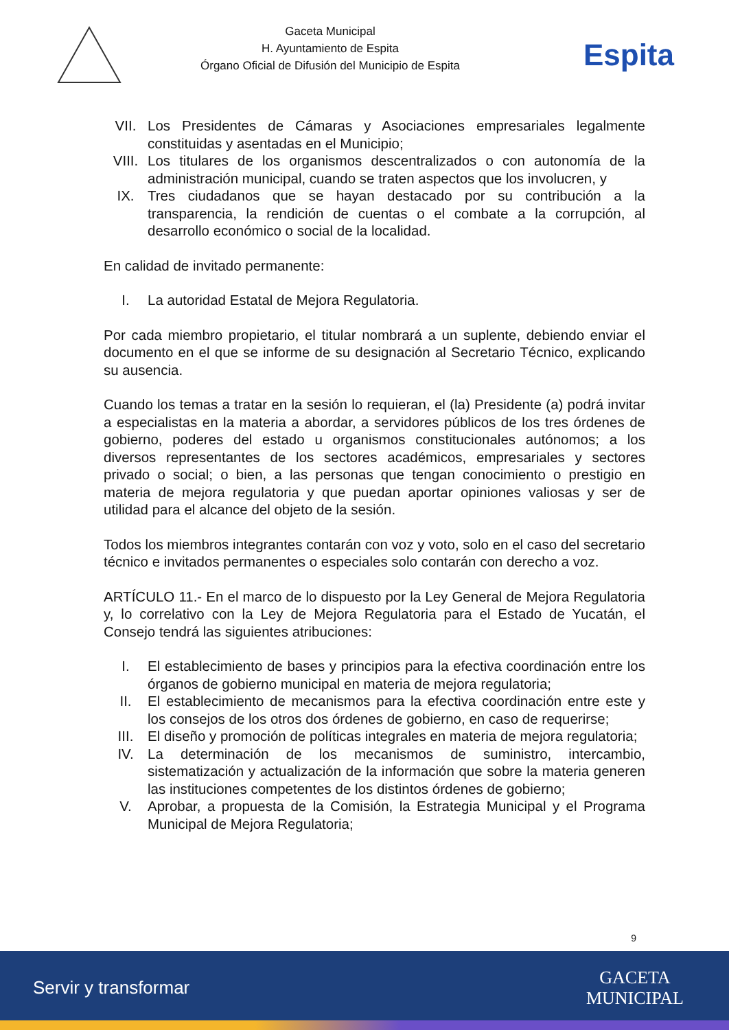Gaceta Municipal
H. Ayuntamiento de Espita
Órgano Oficial de Difusión del Municipio de Espita
Espita
VII. Los Presidentes de Cámaras y Asociaciones empresariales legalmente constituidas y asentadas en el Municipio;
VIII. Los titulares de los organismos descentralizados o con autonomía de la administración municipal, cuando se traten aspectos que los involucren, y
IX. Tres ciudadanos que se hayan destacado por su contribución a la transparencia, la rendición de cuentas o el combate a la corrupción, al desarrollo económico o social de la localidad.
En calidad de invitado permanente:
I. La autoridad Estatal de Mejora Regulatoria.
Por cada miembro propietario, el titular nombrará a un suplente, debiendo enviar el documento en el que se informe de su designación al Secretario Técnico, explicando su ausencia.
Cuando los temas a tratar en la sesión lo requieran, el (la) Presidente (a) podrá invitar a especialistas en la materia a abordar, a servidores públicos de los tres órdenes de gobierno, poderes del estado u organismos constitucionales autónomos; a los diversos representantes de los sectores académicos, empresariales y sectores privado o social; o bien, a las personas que tengan conocimiento o prestigio en materia de mejora regulatoria y que puedan aportar opiniones valiosas y ser de utilidad para el alcance del objeto de la sesión.
Todos los miembros integrantes contarán con voz y voto, solo en el caso del secretario técnico e invitados permanentes o especiales solo contarán con derecho a voz.
ARTÍCULO 11.- En el marco de lo dispuesto por la Ley General de Mejora Regulatoria y, lo correlativo con la Ley de Mejora Regulatoria para el Estado de Yucatán, el Consejo tendrá las siguientes atribuciones:
I. El establecimiento de bases y principios para la efectiva coordinación entre los órganos de gobierno municipal en materia de mejora regulatoria;
II. El establecimiento de mecanismos para la efectiva coordinación entre este y los consejos de los otros dos órdenes de gobierno, en caso de requerirse;
III. El diseño y promoción de políticas integrales en materia de mejora regulatoria;
IV. La determinación de los mecanismos de suministro, intercambio, sistematización y actualización de la información que sobre la materia generen las instituciones competentes de los distintos órdenes de gobierno;
V. Aprobar, a propuesta de la Comisión, la Estrategia Municipal y el Programa Municipal de Mejora Regulatoria;
9
Servir y transformar
GACETA
MUNICIPAL